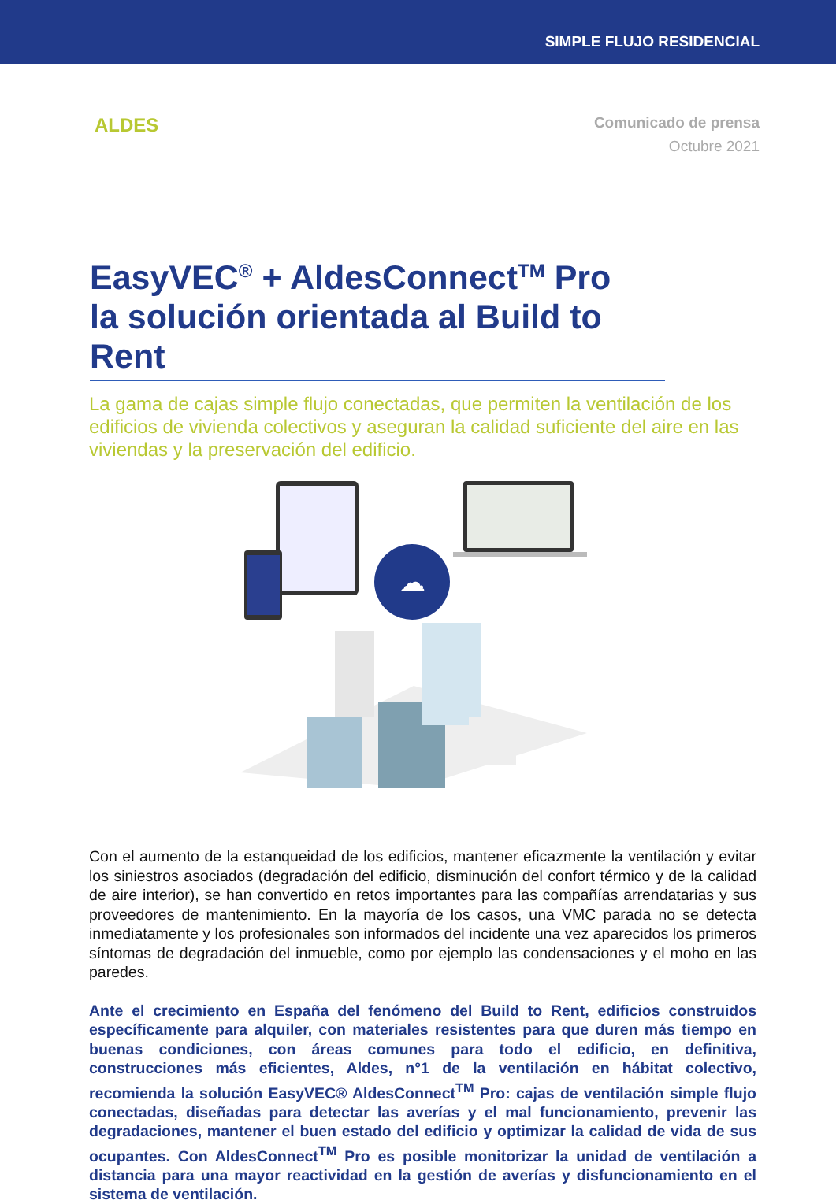SIMPLE FLUJO RESIDENCIAL
ALDES
Comunicado de prensa
Octubre 2021
EasyVEC<sup>®</sup> + AldesConnect<sup>TM</sup> Pro
la solución orientada al Build to Rent
La gama de cajas simple flujo conectadas, que permiten la ventilación de los edificios de vivienda colectivos y aseguran la calidad suficiente del aire en las viviendas y la preservación del edificio.
☁
Con el aumento de la estanqueidad de los edificios, mantener eficazmente la ventilación y evitar los siniestros asociados (degradación del edificio, disminución del confort térmico y de la calidad de aire interior), se han convertido en retos importantes para las compañías arrendatarias y sus proveedores de mantenimiento. En la mayoría de los casos, una VMC parada no se detecta inmediatamente y los profesionales son informados del incidente una vez aparecidos los primeros síntomas de degradación del inmueble, como por ejemplo las condensaciones y el moho en las paredes.
Ante el crecimiento en España del fenómeno del Build to Rent, edificios construidos específicamente para alquiler, con materiales resistentes para que duren más tiempo en buenas condiciones, con áreas comunes para todo el edificio, en definitiva, construcciones más eficientes, Aldes, n°1 de la ventilación en hábitat colectivo, recomienda la solución EasyVEC® AldesConnect<sup>TM</sup> Pro: cajas de ventilación simple flujo conectadas, diseñadas para detectar las averías y el mal funcionamiento, prevenir las degradaciones, mantener el buen estado del edificio y optimizar la calidad de vida de sus ocupantes. Con AldesConnect<sup>TM</sup> Pro es posible monitorizar la unidad de ventilación a distancia para una mayor reactividad en la gestión de averías y disfuncionamiento en el sistema de ventilación.